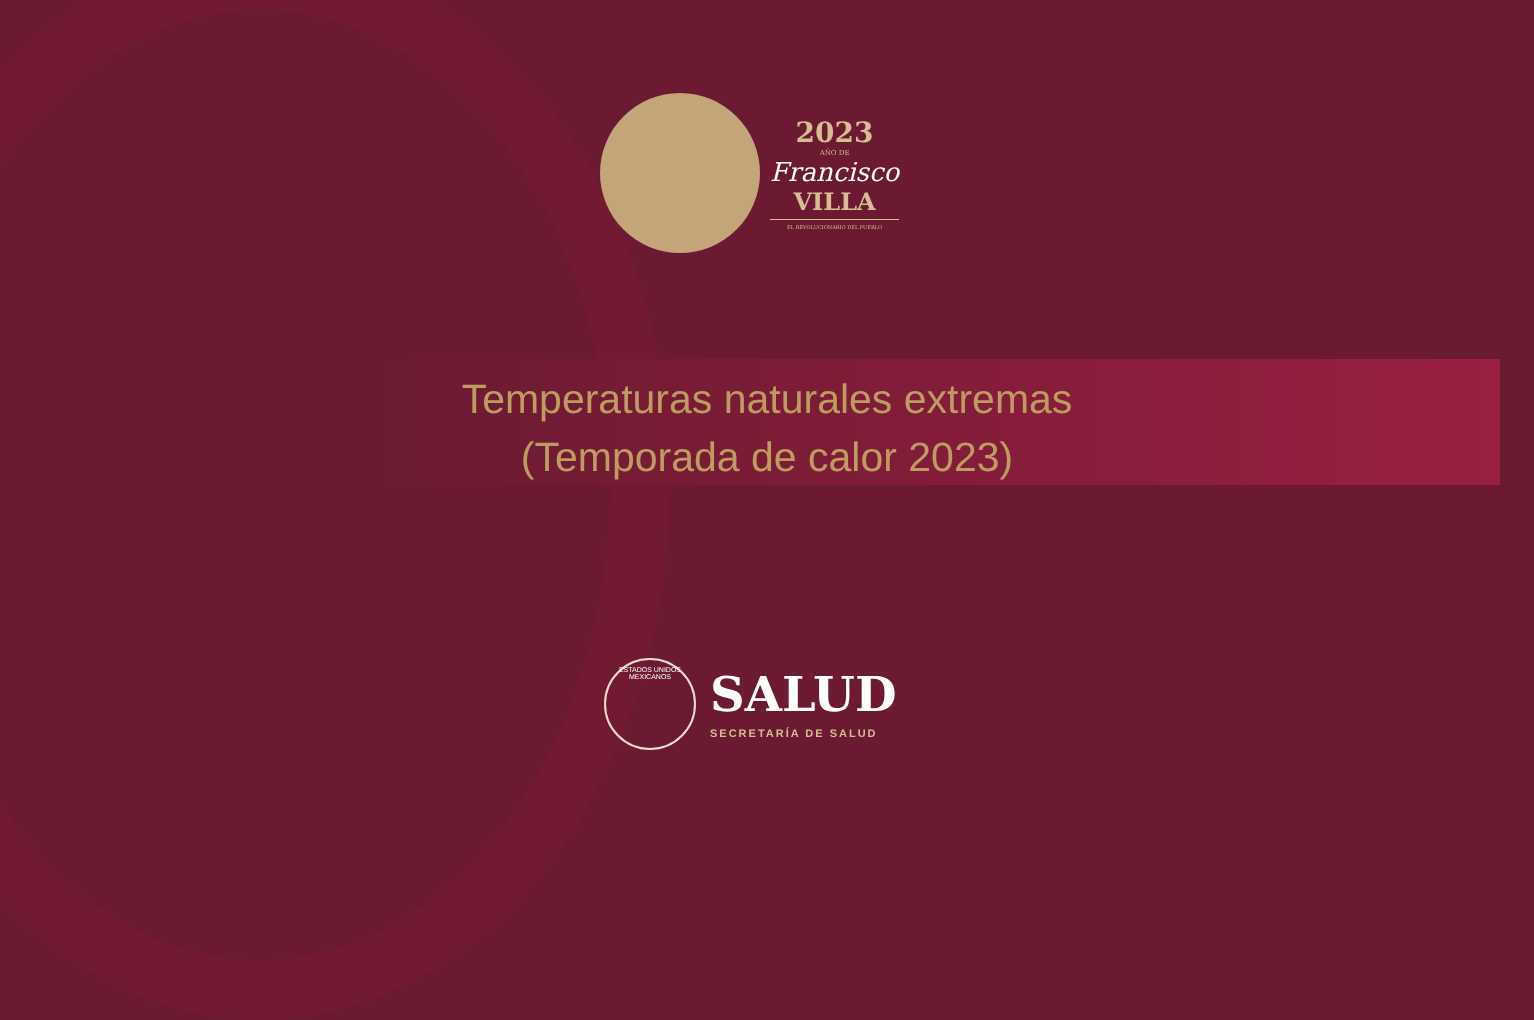2023
AÑO DE
Francisco
VILLA
EL REVOLUCIONARIO DEL PUEBLO
Temperaturas naturales extremas
(Temporada de calor 2023)
ESTADOS UNIDOS MEXICANOS
SALUD
SECRETARÍA DE SALUD